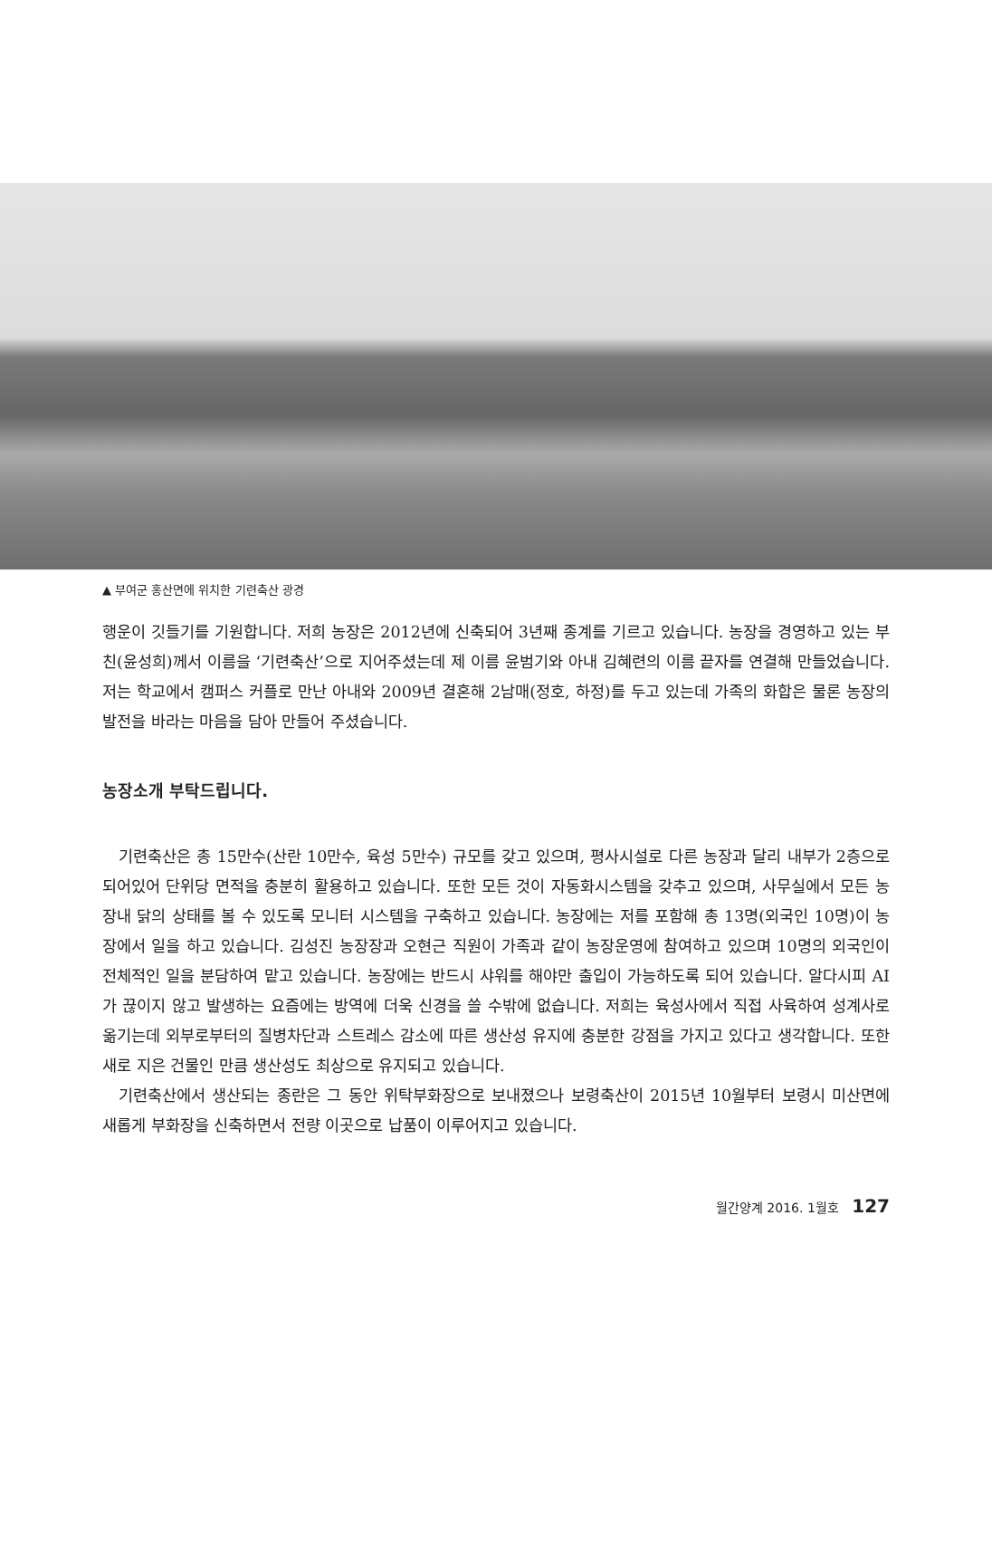▲ 부여군 홍산면에 위치한 기련축산 광경
행운이 깃들기를 기원합니다. 저희 농장은 2012년에 신축되어 3년째 종계를 기르고 있습니다. 농장을 경영하고 있는 부친(윤성희)께서 이름을 ‘기련축산’으로 지어주셨는데 제 이름 윤범기와 아내 김혜련의 이름 끝자를 연결해 만들었습니다. 저는 학교에서 캠퍼스 커플로 만난 아내와 2009년 결혼해 2남매(정호, 하정)를 두고 있는데 가족의 화합은 물론 농장의 발전을 바라는 마음을 담아 만들어 주셨습니다.
농장소개 부탁드립니다.
기련축산은 총 15만수(산란 10만수, 육성 5만수) 규모를 갖고 있으며, 평사시설로 다른 농장과 달리 내부가 2층으로 되어있어 단위당 면적을 충분히 활용하고 있습니다. 또한 모든 것이 자동화시스템을 갖추고 있으며, 사무실에서 모든 농장내 닭의 상태를 볼 수 있도록 모니터 시스템을 구축하고 있습니다. 농장에는 저를 포함해 총 13명(외국인 10명)이 농장에서 일을 하고 있습니다. 김성진 농장장과 오현근 직원이 가족과 같이 농장운영에 참여하고 있으며 10명의 외국인이 전체적인 일을 분담하여 맡고 있습니다. 농장에는 반드시 샤워를 해야만 출입이 가능하도록 되어 있습니다. 알다시피 AI가 끊이지 않고 발생하는 요즘에는 방역에 더욱 신경을 쓸 수밖에 없습니다. 저희는 육성사에서 직접 사육하여 성계사로 옮기는데 외부로부터의 질병차단과 스트레스 감소에 따른 생산성 유지에 충분한 강점을 가지고 있다고 생각합니다. 또한 새로 지은 건물인 만큼 생산성도 최상으로 유지되고 있습니다.
기련축산에서 생산되는 종란은 그 동안 위탁부화장으로 보내졌으나 보령축산이 2015년 10월부터 보령시 미산면에 새롭게 부화장을 신축하면서 전량 이곳으로 납품이 이루어지고 있습니다.
월간양계 2016. 1월호 127